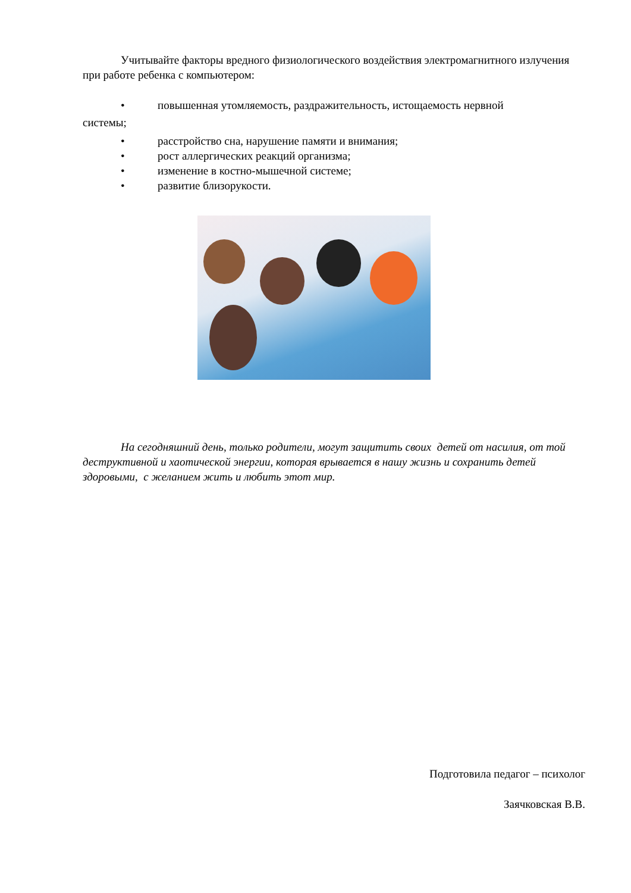Учитывайте факторы вредного физиологического воздействия электромагнитного излучения при работе ребенка с компьютером:
• повышенная утомляемость, раздражительность, истощаемость нервной
системы;
• расстройство сна, нарушение памяти и внимания;
• рост аллергических реакций организма;
• изменение в костно-мышечной системе;
• развитие близорукости.
На сегодняшний день, только родители, могут защитить своих детей от насилия, от той деструктивной и хаотической энергии, которая врывается в нашу жизнь и сохранить детей здоровыми, с желанием жить и любить этот мир.
Подготовила педагог – психолог
Заячковская В.В.